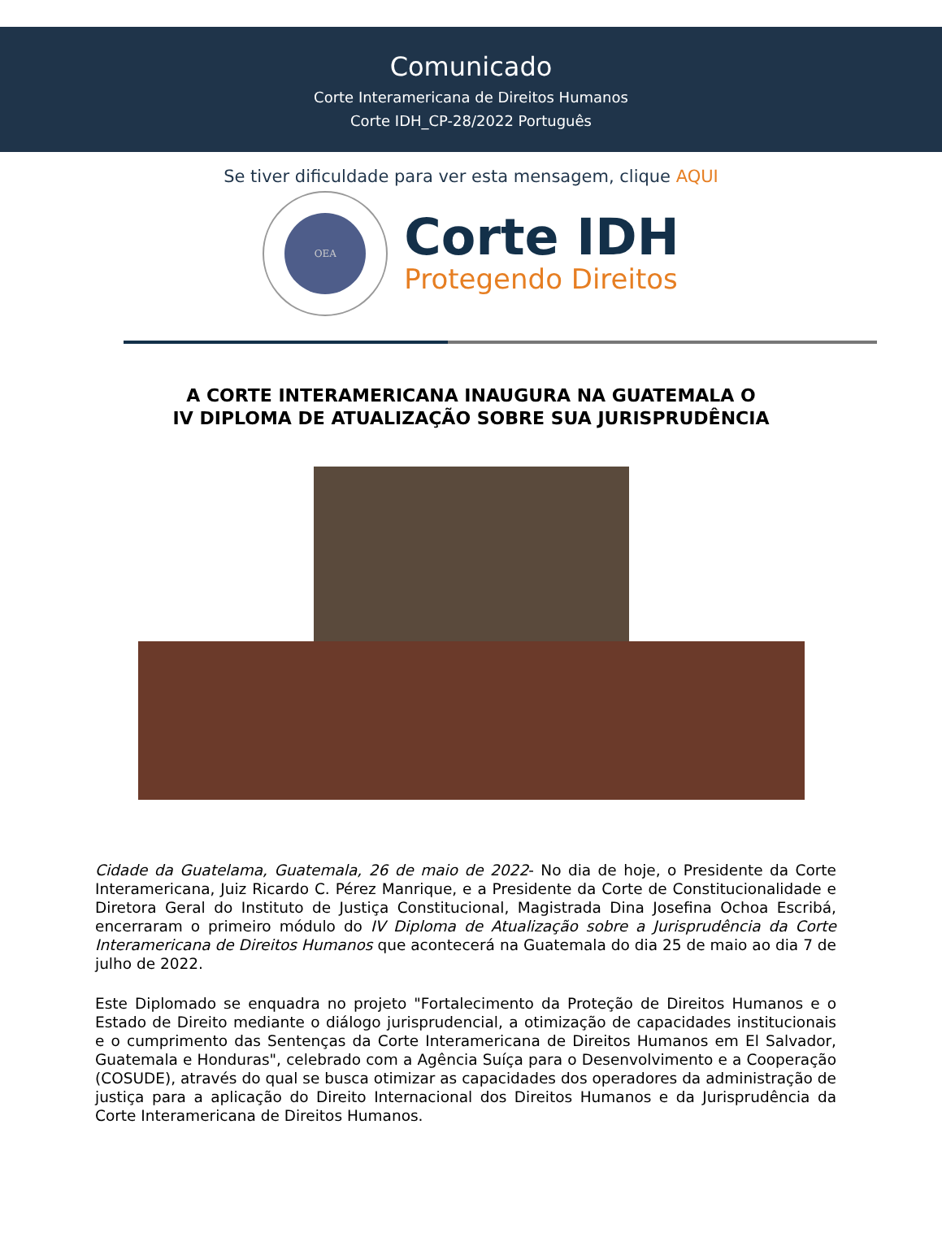Comunicado
Corte Interamericana de Direitos Humanos
Corte IDH_CP-28/2022 Português
Se tiver dificuldade para ver esta mensagem, clique AQUI
OEA
Corte IDH
Protegendo Direitos
A CORTE INTERAMERICANA INAUGURA NA GUATEMALA O
IV DIPLOMA DE ATUALIZAÇÃO SOBRE SUA JURISPRUDÊNCIA
Cidade da Guatelama, Guatemala, 26 de maio de 2022- No dia de hoje, o Presidente da Corte Interamericana, Juiz Ricardo C. Pérez Manrique, e a Presidente da Corte de Constitucionalidade e Diretora Geral do Instituto de Justiça Constitucional, Magistrada Dina Josefina Ochoa Escribá, encerraram o primeiro módulo do IV Diploma de Atualização sobre a Jurisprudência da Corte Interamericana de Direitos Humanos que acontecerá na Guatemala do dia 25 de maio ao dia 7 de julho de 2022.
Este Diplomado se enquadra no projeto "Fortalecimento da Proteção de Direitos Humanos e o Estado de Direito mediante o diálogo jurisprudencial, a otimização de capacidades institucionais e o cumprimento das Sentenças da Corte Interamericana de Direitos Humanos em El Salvador, Guatemala e Honduras", celebrado com a Agência Suíça para o Desenvolvimento e a Cooperação (COSUDE), através do qual se busca otimizar as capacidades dos operadores da administração de justiça para a aplicação do Direito Internacional dos Direitos Humanos e da Jurisprudência da Corte Interamericana de Direitos Humanos.